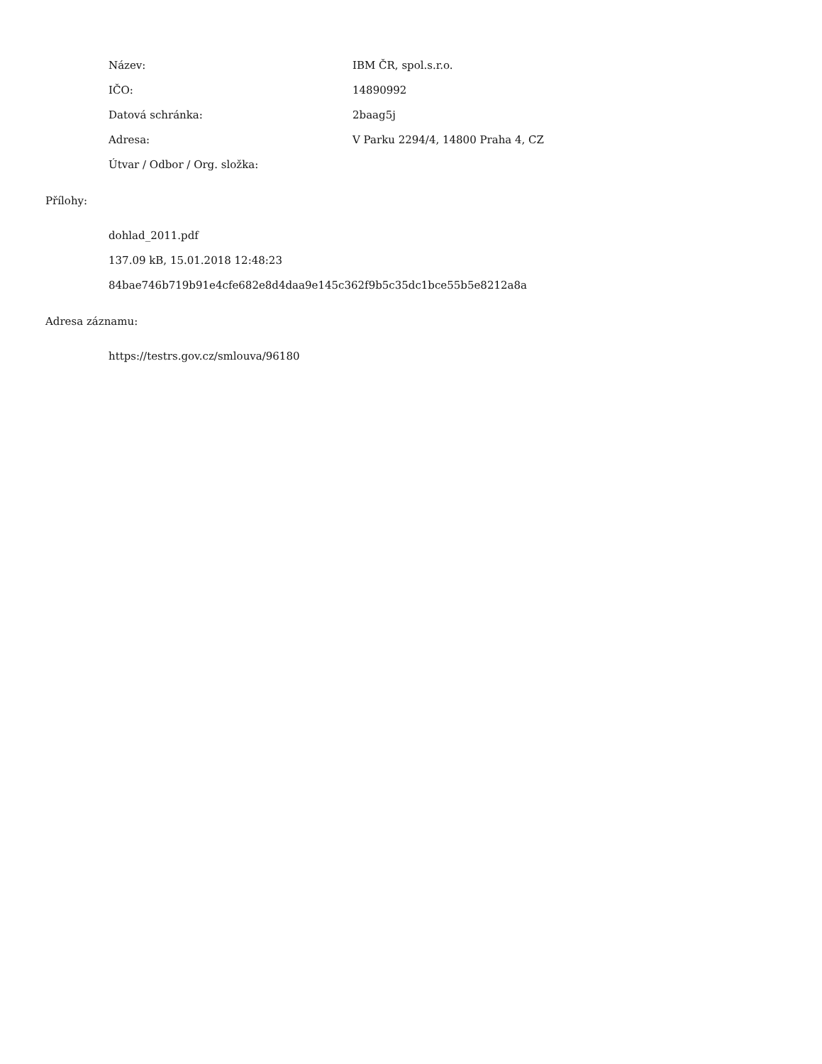Název: IBM ČR, spol.s.r.o.
IČO: 14890992
Datová schránka: 2baag5j
Adresa: V Parku 2294/4, 14800 Praha 4, CZ
Útvar / Odbor / Org. složka:
Přílohy:
dohlad_2011.pdf
137.09 kB, 15.01.2018 12:48:23
84bae746b719b91e4cfe682e8d4daa9e145c362f9b5c35dc1bce55b5e8212a8a
Adresa záznamu:
https://testrs.gov.cz/smlouva/96180